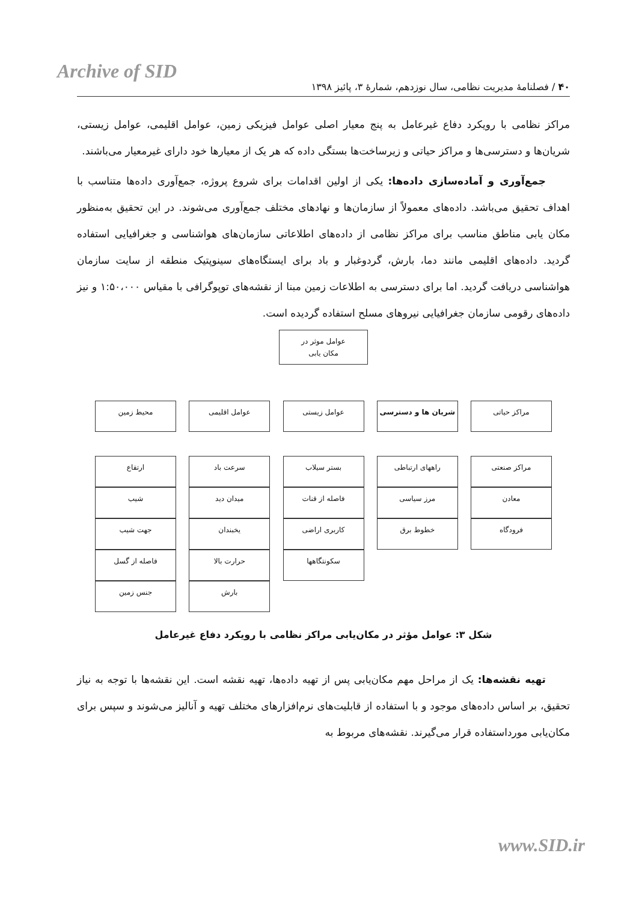Archive of SID
۴۰ / فصلنامهٔ مدیریت نظامی، سال نوزدهم، شمارهٔ ۳، پائیز ۱۳۹۸
مراکز نظامی با رویکرد دفاع غیرعامل به پنج معیار اصلی عوامل فیزیکی زمین، عوامل اقلیمی، عوامل زیستی، شریان‌ها و دسترسی‌ها و مراکز حیاتی و زیرساخت‌ها بستگی داده که هر یک از معیارها خود دارای غیرمعیار می‌باشند.
جمع‌آوری و آماده‌سازی داده‌ها: یکی از اولین اقدامات برای شروع پروژه، جمع‌آوری داده‌ها متناسب با اهداف تحقیق می‌باشد. داده‌های معمولاً از سازمان‌ها و نهادهای مختلف جمع‌آوری می‌شوند. در این تحقیق به‌منظور مکان یابی مناطق مناسب برای مراکز نظامی از داده‌های اطلاعاتی سازمان‌های هواشناسی و جغرافیایی استفاده گردید. داده‌های اقلیمی مانند دما، بارش، گردوغبار و باد برای ایستگاه‌های سینوپتیک منطقه از سایت سازمان هواشناسی دریافت گردید. اما برای دسترسی به اطلاعات زمین مبنا از نقشه‌های توپوگرافی با مقیاس ۱:۵۰،۰۰۰ و نیز داده‌های رقومی سازمان جغرافیایی نیروهای مسلح استفاده گردیده است.
عوامل موثر در
مکان یابی
مراکز حیاتی
مراکز صنعتی
معادن
فرودگاه
شریان ها و دسترسی
راههای ارتباطی
مرز سیاسی
خطوط برق
عوامل زیستی
بستر سیلاب
فاصله از قنات
کاربری اراضی
سکونتگاهها
عوامل اقلیمی
سرعت باد
میدان دید
یخبندان
حرارت بالا
بارش
محیط زمین
ارتفاع
شیب
جهت شیب
فاصله از گسل
جنس زمین
شکل ۳: عوامل مؤثر در مکان‌یابی مراکز نظامی با رویکرد دفاع غیرعامل
تهیه نقشه‌ها: یک از مراحل مهم مکان‌یابی پس از تهیه داده‌ها، تهیه نقشه است. این نقشه‌ها با توجه به نیاز تحقیق، بر اساس داده‌های موجود و با استفاده از قابلیت‌های نرم‌افزارهای مختلف تهیه و آنالیز می‌شوند و سپس برای مکان‌یابی مورداستفاده قرار می‌گیرند. نقشه‌های مربوط به
www.SID.ir